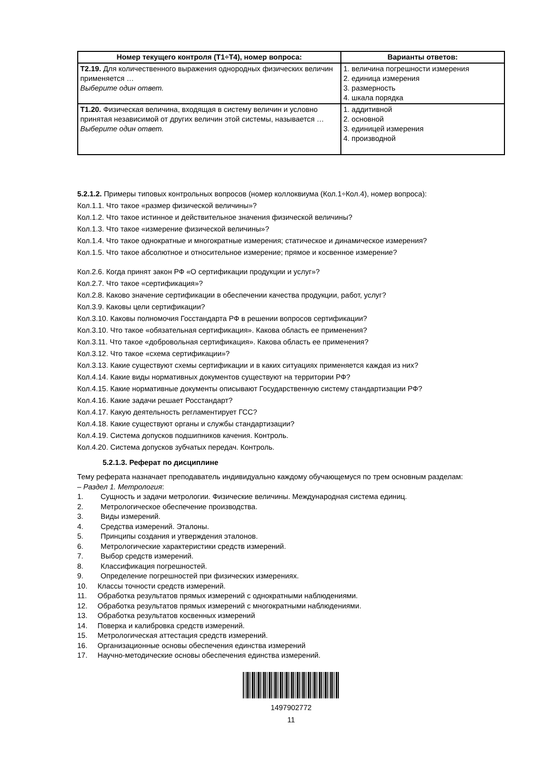| Номер текущего контроля (Т1÷Т4), номер вопроса: | Варианты ответов: |
| --- | --- |
| Т2.19. Для количественного выражения однородных физических величин применяется … Выберите один ответ. | 1. величина погрешности измерения 2. единица измерения 3. размерность 4. шкала порядка |
| Т1.20. Физическая величина, входящая в систему величин и условно принятая независимой от других величин этой системы, называется … Выберите один ответ. | 1. аддитивной 2. основной 3. единицей измерения 4. производной |
5.2.1.2. Примеры типовых контрольных вопросов (номер коллоквиума (Кол.1÷Кол.4), номер вопроса):
Кол.1.1. Что такое «размер физической величины»?
Кол.1.2. Что такое истинное и действительное значения физической величины?
Кол.1.3. Что такое «измерение физической величины»?
Кол.1.4. Что такое однократные и многократные измерения; статическое и динамическое измерения?
Кол.1.5. Что такое абсолютное и относительное измерение; прямое и косвенное измерение?
Кол.2.6. Когда принят закон РФ «О сертификации продукции и услуг»?
Кол.2.7. Что такое «сертификация»?
Кол.2.8. Каково значение сертификации в обеспечении качества продукции, работ, услуг?
Кол.3.9. Каковы цели сертификации?
Кол.3.10. Каковы полномочия Госстандарта РФ в решении вопросов сертификации?
Кол.3.10. Что такое «обязательная сертификация». Какова область ее применения?
Кол.3.11. Что такое «добровольная сертификация». Какова область ее применения?
Кол.3.12. Что такое «схема сертификации»?
Кол.3.13. Какие существуют схемы сертификации и в каких ситуациях применяется каждая из них?
Кол.4.14. Какие виды нормативных документов существуют на территории РФ?
Кол.4.15. Какие нормативные документы описывают Государственную систему стандартизации РФ?
Кол.4.16. Какие задачи решает Росстандарт?
Кол.4.17. Какую деятельность регламентирует ГСС?
Кол.4.18. Какие существуют органы и службы стандартизации?
Кол.4.19. Система допусков подшипников качения. Контроль.
Кол.4.20. Система допусков зубчатых передач. Контроль.
5.2.1.3. Реферат по дисциплине
Тему реферата назначает преподаватель индивидуально каждому обучающемуся по трем основным разделам:
– Раздел 1. Метрология:
1. Сущность и задачи метрологии. Физические величины. Международная система единиц.
2. Метрологическое обеспечение производства.
3. Виды измерений.
4. Средства измерений. Эталоны.
5. Принципы создания и утверждения эталонов.
6. Метрологические характеристики средств измерений.
7. Выбор средств измерений.
8. Классификация погрешностей.
9. Определение погрешностей при физических измерениях.
10. Классы точности средств измерений.
11. Обработка результатов прямых измерений с однократными наблюдениями.
12. Обработка результатов прямых измерений с многократными наблюдениями.
13. Обработка результатов косвенных измерений
14. Поверка и калибровка средств измерений.
15. Метрологическая аттестация средств измерений.
16. Организационные основы обеспечения единства измерений
17. Научно-методические основы обеспечения единства измерений.
1497902772
11